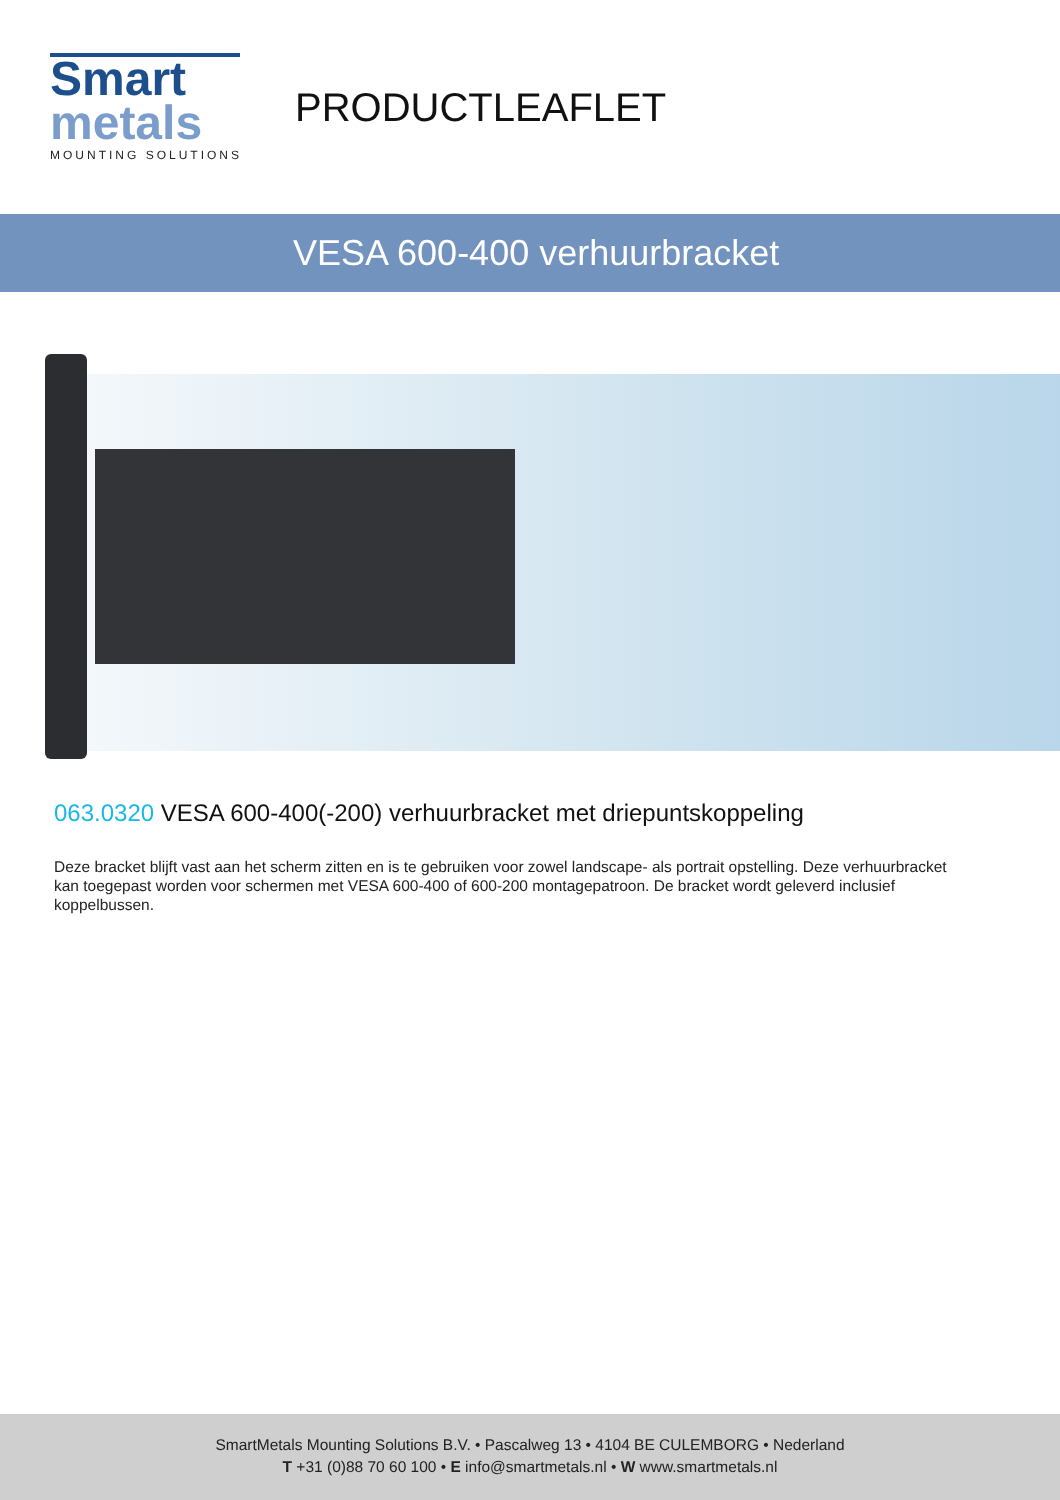Smart
metals
MOUNTING SOLUTIONS
PRODUCTLEAFLET
VESA 600-400 verhuurbracket
063.0320 VESA 600-400(-200) verhuurbracket met driepuntskoppeling
Deze bracket blijft vast aan het scherm zitten en is te gebruiken voor zowel landscape- als portrait opstelling. Deze verhuurbracket kan toegepast worden voor schermen met VESA 600-400 of 600-200 montagepatroon. De bracket wordt geleverd inclusief koppelbussen.
SmartMetals Mounting Solutions B.V. • Pascalweg 13 • 4104 BE CULEMBORG • Nederland
T +31 (0)88 70 60 100 • E info@smartmetals.nl • W www.smartmetals.nl